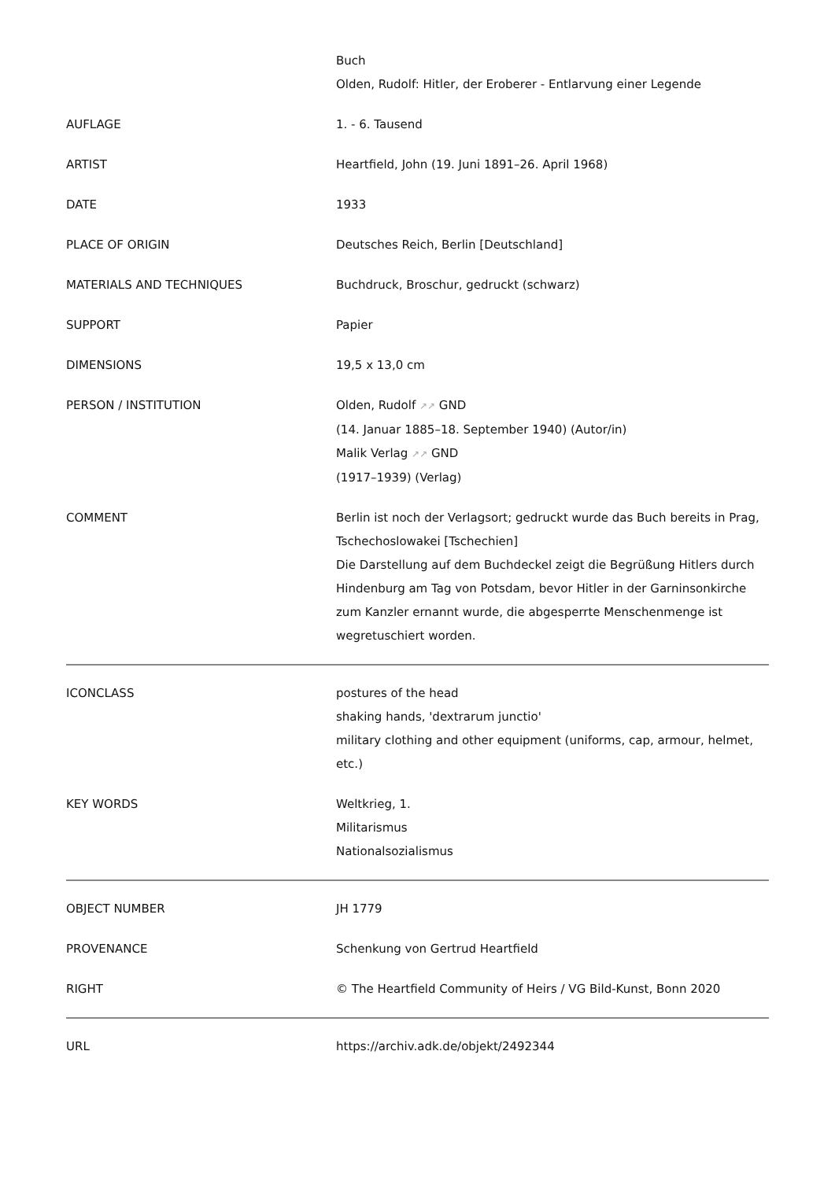| | Buch Olden, Rudolf: Hitler, der Eroberer - Entlarvung einer Legende |
| AUFLAGE | 1. - 6. Tausend |
| ARTIST | Heartfield, John (19. Juni 1891–26. April 1968) |
| DATE | 1933 |
| PLACE OF ORIGIN | Deutsches Reich, Berlin [Deutschland] |
| MATERIALS AND TECHNIQUES | Buchdruck, Broschur, gedruckt (schwarz) |
| SUPPORT | Papier |
| DIMENSIONS | 19,5 x 13,0 cm |
| PERSON / INSTITUTION | Olden, Rudolf ↗↗ GND (14. Januar 1885–18. September 1940) (Autor/in) Malik Verlag ↗↗ GND (1917–1939) (Verlag) |
| COMMENT | Berlin ist noch der Verlagsort; gedruckt wurde das Buch bereits in Prag, Tschechoslowakei [Tschechien] Die Darstellung auf dem Buchdeckel zeigt die Begrüßung Hitlers durch Hindenburg am Tag von Potsdam, bevor Hitler in der Garninsonkirche zum Kanzler ernannt wurde, die abgesperrte Menschenmenge ist wegretuschiert worden. |
| ICONCLASS | postures of the head shaking hands, 'dextrarum junctio' military clothing and other equipment (uniforms, cap, armour, helmet, etc.) |
| KEY WORDS | Weltkrieg, 1. Militarismus Nationalsozialismus |
| OBJECT NUMBER | JH 1779 |
| PROVENANCE | Schenkung von Gertrud Heartfield |
| RIGHT | © The Heartfield Community of Heirs / VG Bild-Kunst, Bonn 2020 |
| URL | https://archiv.adk.de/objekt/2492344 |